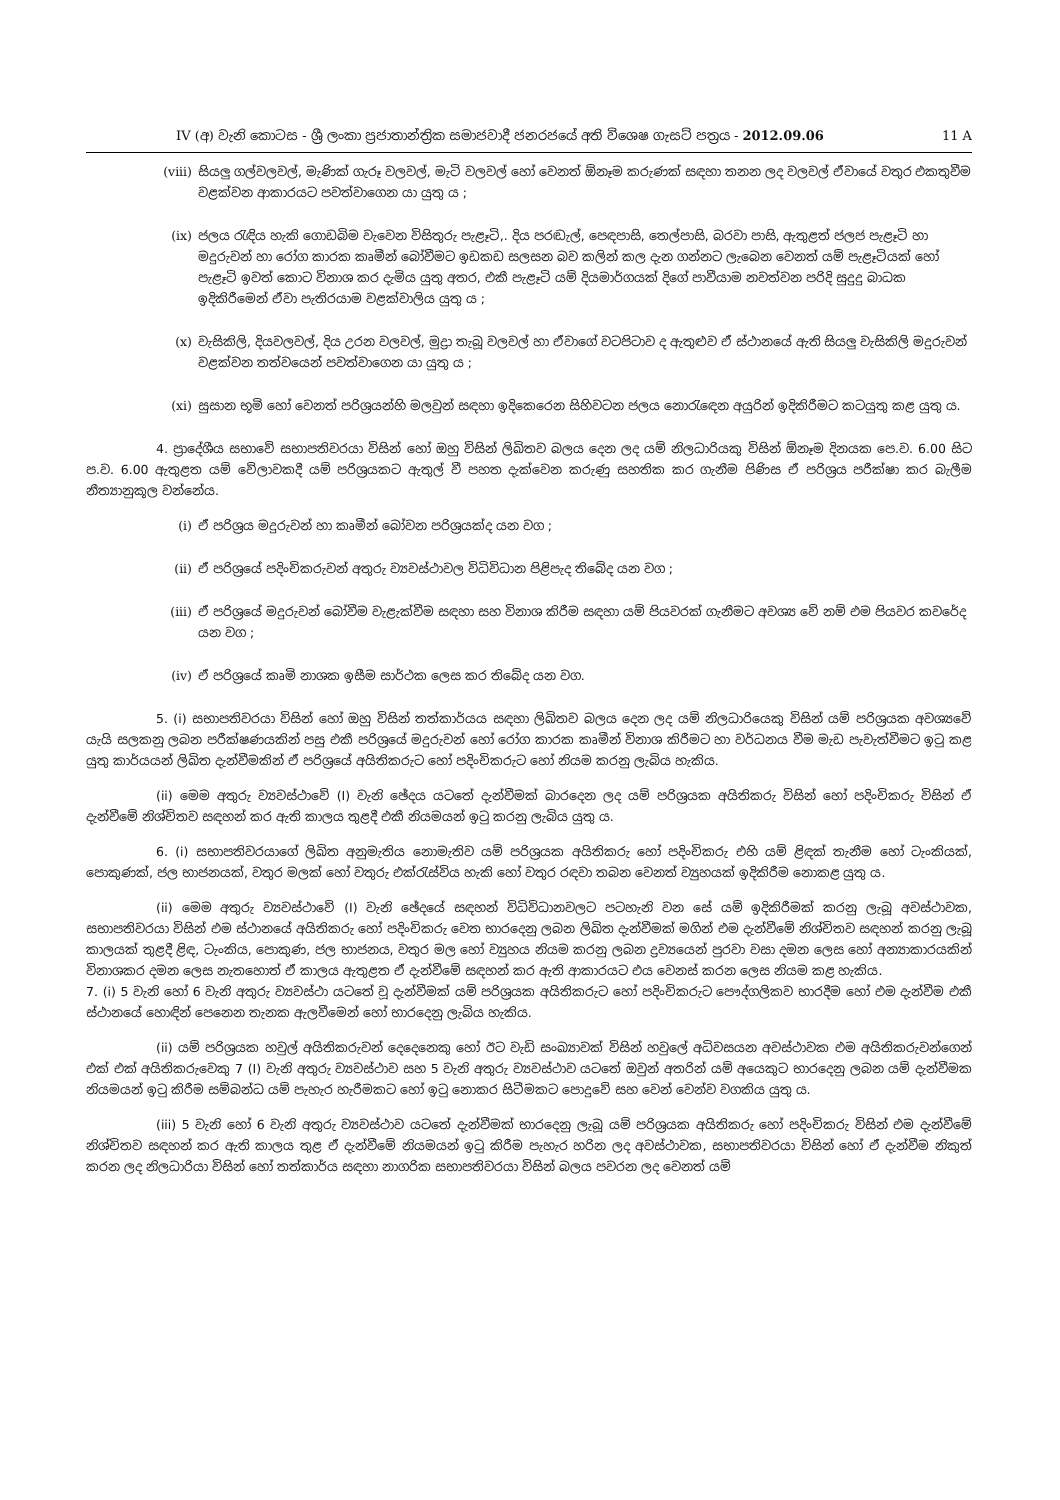IV (අ) වැනි කොටස - ශ්‍රී ලංකා ප්‍රජාතාන්ත්‍රික සමාජවාදී ජනරජයේ අති විශෙෂ ගැසට් පත්‍රය - 2012.09.06 11 A
(viii) සියලු ගල්වලවල්, මැණික් ගැරූ වලවල්, මැටි වලවල් හෝ වෙනත් ඕනෑම කරුණක් සඳහා තනන ලද වලවල් ඒවායේ වතුර එකතුවීම වළක්වන ආකාරයට පවත්වාගෙන යා යුතු ය ;
(ix) ජලය රැඳිය හැකි ගොඩබිම වැවෙන විසිතුරු පැළෑටි,. දිය පරඬැල්, පෙඳපාසි, තෙල්පාසි, බරවා පාසි, ඇතුළත් ජලජ පැළෑටි හා මදුරුවන් හා රෝග කාරක කෘමීන් බෝවීමට ඉඩකඩ සලසන බව කලින් කල දැන ගන්නට ලැබෙන වෙනත් යම් පැළෑටියක් හෝ පැළෑටි ඉවත් කොට විනාශ කර දැමිය යුතු අතර, එකී පැළෑටි යම් දියමාර්ගයක් දිගේ පාවීයාම නවත්වන පරිදි සුදුදු බාධක ඉදිකිරීමෙන් ඒවා පැතිරයාම වළක්වාලිය යුතු ය ;
(x) වැසිකිලි, දියවලවල්, දිය උරන වලවල්, මුද්‍රා තැබූ වලවල් හා ඒවාගේ වටපිටාව ද ඇතුළුව ඒ ස්ථානයේ ඇති සියලු වැසිකිලි මදුරුවන් වළක්වන තත්වයෙන් පවත්වාගෙන යා යුතු ය ;
(xi) සුසාන භූමි හෝ වෙනත් පරිශ්‍රයන්හි මලවුන් සඳහා ඉදිකෙරෙන සිහිවටන ජලය නොරැඳෙන අයුරින් ඉදිකිරීමට කටයුතු කළ යුතු ය.
4. ප්‍රාදේශීය සභාවේ සභාපතිවරයා විසින් හෝ ඔහු විසින් ලිඛිතව බලය දෙන ලද යම් නිලධාරියකු විසින් ඕනෑම දිනයක පෙ.ව. 6.00 සිට ප.ව. 6.00 ඇතුළත යම් වේලාවකදී යම් පරිශ්‍රයකට ඇතුල් වී පහත දැක්වෙන කරුණු සහතික කර ගැනීම පිණිස ඒ පරිශ්‍රය පරීක්ෂා කර බැලීම නීත්‍යානුකූල වන්නේය.
(i) ඒ පරිශ්‍රය මදුරුවන් හා කෘමීන් බෝවන පරිශ්‍රයක්ද යන වග ;
(ii) ඒ පරිශ්‍රයේ පදිංචිකරුවන් අතුරු ව්‍යවස්ථාවල විධිවිධාන පිළිපැද තිබේද යන වග ;
(iii) ඒ පරිශ්‍රයේ මදුරුවන් බෝවීම වැළැක්වීම සඳහා සහ විනාශ කිරීම සඳහා යම් පියවරක් ගැනීමට අවශ්‍ය වේ නම් එම පියවර කවරේද යන වග ;
(iv) ඒ පරිශ්‍රයේ කෘමි නාශක ඉසීම සාර්ථක ලෙස කර තිබේද යන වග.
5. (i) සභාපතිවරයා විසින් හෝ ඔහු විසින් තත්කාර්යය සඳහා ලිඛිතව බලය දෙන ලද යම් නිලධාරියෙකු විසින් යම් පරිශ්‍රයක අවශ්‍යවේ යැයි සලකනු ලබන පරීක්ෂණයකින් පසු එකී පරිශ්‍රයේ මදුරුවන් හෝ රෝග කාරක කෘමීන් විනාශ කිරීමට හා වර්ධනය වීම මැඩ පැවැත්වීමට ඉටු කළ යුතු කාර්යයන් ලිඛිත දැන්වීමකින් ඒ පරිශ්‍රයේ අයිතිකරුට හෝ පදිංචිකරුට හෝ නියම කරනු ලැබිය හැකිය.
(ii) මෙම අතුරු ව්‍යවස්ථාවේ (I) වැනි ඡේදය යටතේ දැන්වීමක් බාරදෙන ලද යම් පරිශ්‍රයක අයිතිකරු විසින් හෝ පදිංචිකරු විසින් ඒ දැන්වීමේ නිශ්චිතව සඳහන් කර ඇති කාලය තුළදී එකී නියමයන් ඉටු කරනු ලැබිය යුතු ය.
6. (i) සභාපතිවරයාගේ ලිඛිත අනුමැතිය නොමැතිව යම් පරිශ්‍රයක අයිතිකරු හෝ පදිංචිකරු එහි යම් ළිඳක් තැනීම හෝ ටැංකියක්, පොකුණක්, ජල භාජනයක්, වතුර මලක් හෝ වතුරු එක්රැස්විය හැකි හෝ වතුර රඳවා තබන වෙනත් ව්‍යුහයක් ඉදිකිරීම නොකළ යුතු ය.
(ii) මෙම අතුරු ව්‍යවස්ථාවේ (I) වැනි ඡේදයේ සඳහන් විධිවිධානවලට පටහැනි වන සේ යම් ඉදිකිරීමක් කරනු ලැබූ අවස්ථාවක, සභාපතිවරයා විසින් එම ස්ථානයේ අයිතිකරු හෝ පදිංචිකරු වෙත භාරදෙනු ලබන ලිඛිත දැන්වීමක් මගින් එම දැන්වීමේ නිශ්චිතව සඳහන් කරනු ලැබූ කාලයක් තුළදී ළිඳ, ටැංකිය, පොකුණ, ජල භාජනය, වතුර මල හෝ ව්‍යුහය නියම කරනු ලබන ද්‍රව්‍යයෙන් පුරවා වසා දමන ලෙස හෝ අන්‍යාකාරයකින් විනාශකර දමන ලෙස නැතහොත් ඒ කාලය ඇතුළත ඒ දැන්වීමේ සඳහන් කර ඇති ආකාරයට එය වෙනස් කරන ලෙස නියම කළ හැකිය.
7. (i) 5 වැනි හෝ 6 වැනි අතුරු ව්‍යවස්ථා යටතේ වූ දැන්වීමක් යම් පරිශ්‍රයක අයිතිකරුට හෝ පදිංචිකරුට පෞද්ගලිකව භාරදීම හෝ එම දැන්වීම එකී ස්ථානයේ හොඳින් පෙනෙන තැනක ඇලවීමෙන් හෝ භාරදෙනු ලැබිය හැකිය.
(ii) යම් පරිශ්‍රයක හවුල් අයිතිකරුවන් දෙදෙනෙකු හෝ ඊට වැඩි සංඛ්‍යාවක් විසින් හවුලේ අධිවසයන අවස්ථාවක එම අයිතිකරුවන්ගෙන් එක් එක් අයිතිකරුවෙකු 7 (I) වැනි අතුරු ව්‍යවස්ථාව සහ 5 වැනි අතුරු ව්‍යවස්ථාව යටතේ ඔවුන් අතරින් යම් අයෙකුට භාරදෙනු ලබන යම් දැන්වීමක නියමයන් ඉටු කිරීම සම්බන්ධ යම් පැහැර හැරීමකට හෝ ඉටු නොකර සිටීමකට පොදුවේ සහ වෙන් වෙන්ව වගකිය යුතු ය.
(iii) 5 වැනි හෝ 6 වැනි අතුරු ව්‍යවස්ථාව යටතේ දැන්වීමක් භාරදෙනු ලැබූ යම් පරිශ්‍රයක අයිතිකරු හෝ පදිංචිකරු විසින් එම දැන්වීමේ නිශ්චිතව සඳහන් කර ඇති කාලය තුළ ඒ දැන්වීමේ නියමයන් ඉටු කිරීම පැහැර හරින ලද අවස්ථාවක, සභාපතිවරයා විසින් හෝ ඒ දැන්වීම නිකුත් කරන ලද නිලධාරියා විසින් හෝ තත්කාර්ය සඳහා නාගරික සභාපතිවරයා විසින් බලය පවරන ලද වෙනත් යම්